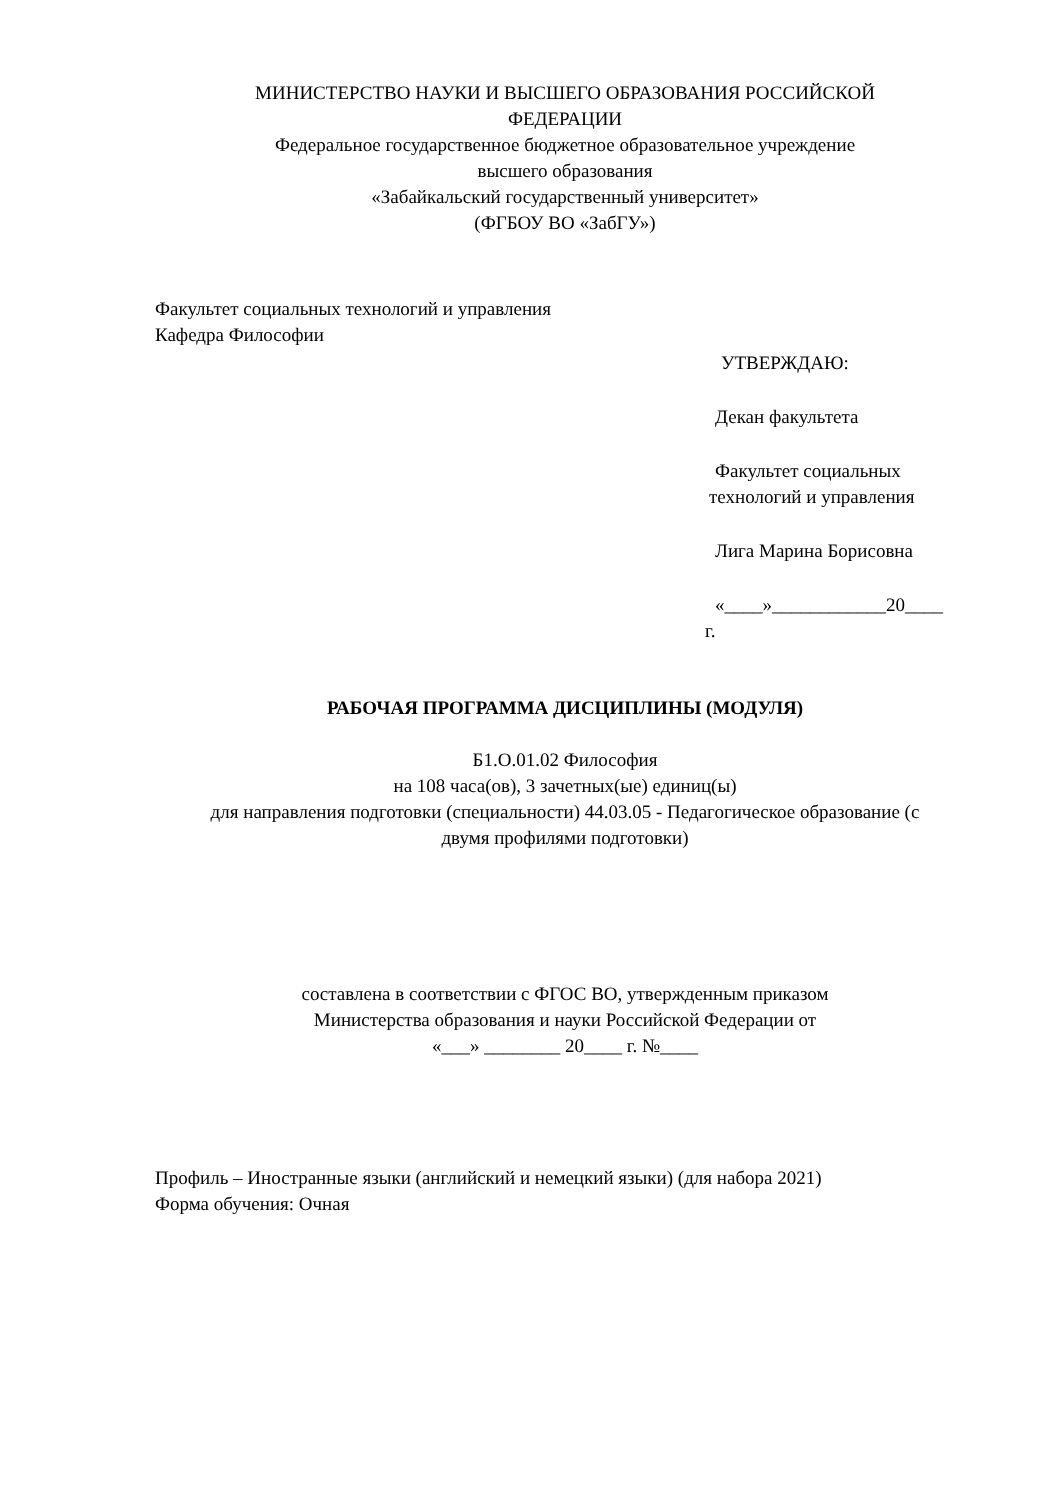МИНИСТЕРСТВО НАУКИ И ВЫСШЕГО ОБРАЗОВАНИЯ РОССИЙСКОЙ
ФЕДЕРАЦИИ
Федеральное государственное бюджетное образовательное учреждение
высшего образования
«Забайкальский государственный университет»
(ФГБОУ ВО «ЗабГУ»)
Факультет социальных технологий и управления
Кафедра Философии
УТВЕРЖДАЮ:
Декан факультета
Факультет социальных
технологий и управления
Лига Марина Борисовна
«____»____________20____
г.
РАБОЧАЯ ПРОГРАММА ДИСЦИПЛИНЫ (МОДУЛЯ)
Б1.О.01.02 Философия
на 108 часа(ов), 3 зачетных(ые) единиц(ы)
для направления подготовки (специальности) 44.03.05 - Педагогическое образование (с
двумя профилями подготовки)
составлена в соответствии с ФГОС ВО, утвержденным приказом
Министерства образования и науки Российской Федерации от
«___» ________ 20____ г. №____
Профиль – Иностранные языки (английский и немецкий языки) (для набора 2021)
Форма обучения: Очная